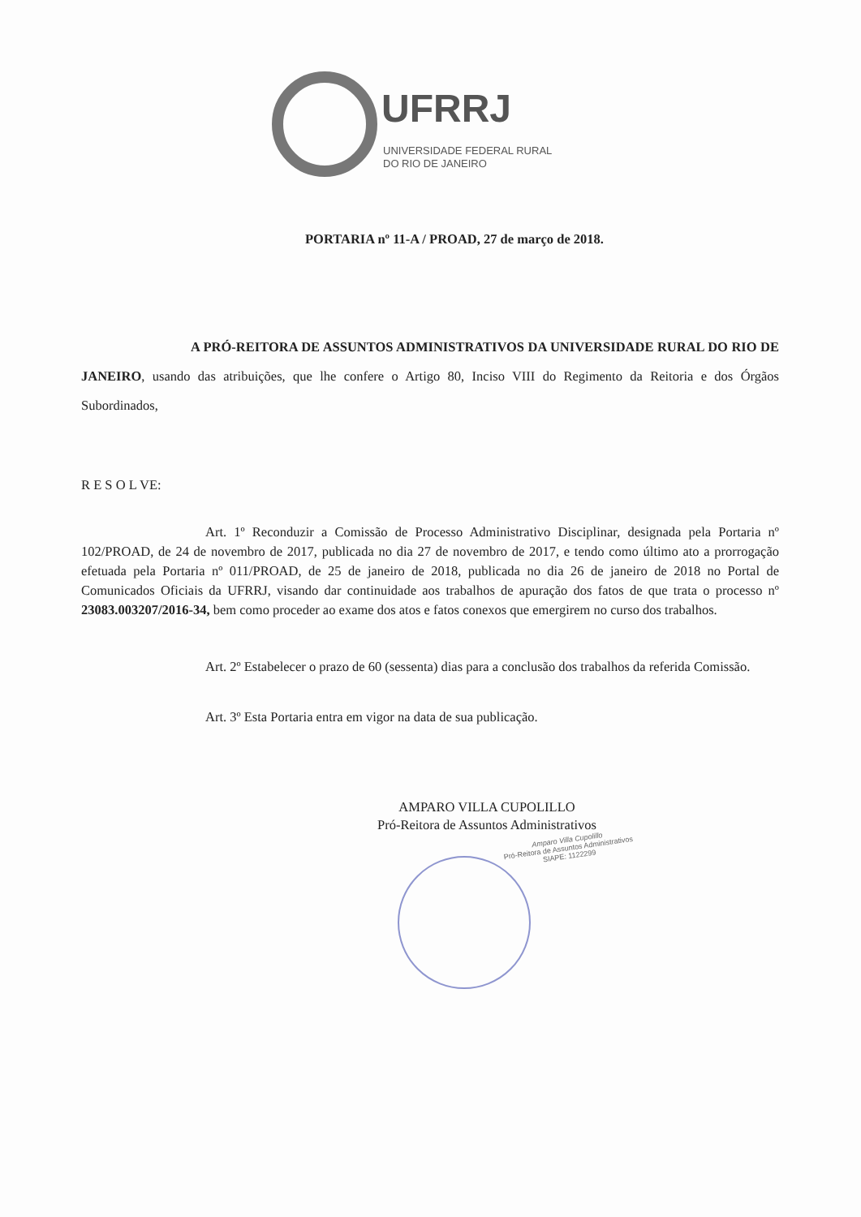UFRRJ
UNIVERSIDADE FEDERAL RURAL
DO RIO DE JANEIRO
Amparo Villa Cupolillo
Pró-Reitora de Assuntos Administrativos
SIAPE: 1122299
PORTARIA nº 11-A / PROAD, 27 de março de 2018.
A PRÓ-REITORA DE ASSUNTOS ADMINISTRATIVOS DA UNIVERSIDADE RURAL DO RIO DE JANEIRO, usando das atribuições, que lhe confere o Artigo 80, Inciso VIII do Regimento da Reitoria e dos Órgãos Subordinados,
R E S O L VE:
Art. 1º Reconduzir a Comissão de Processo Administrativo Disciplinar, designada pela Portaria nº 102/PROAD, de 24 de novembro de 2017, publicada no dia 27 de novembro de 2017, e tendo como último ato a prorrogação efetuada pela Portaria nº 011/PROAD, de 25 de janeiro de 2018, publicada no dia 26 de janeiro de 2018 no Portal de Comunicados Oficiais da UFRRJ, visando dar continuidade aos trabalhos de apuração dos fatos de que trata o processo nº 23083.003207/2016-34, bem como proceder ao exame dos atos e fatos conexos que emergirem no curso dos trabalhos.
Art. 2º Estabelecer o prazo de 60 (sessenta) dias para a conclusão dos trabalhos da referida Comissão.
Art. 3º Esta Portaria entra em vigor na data de sua publicação.
AMPARO VILLA CUPOLILLO
Pró-Reitora de Assuntos Administrativos